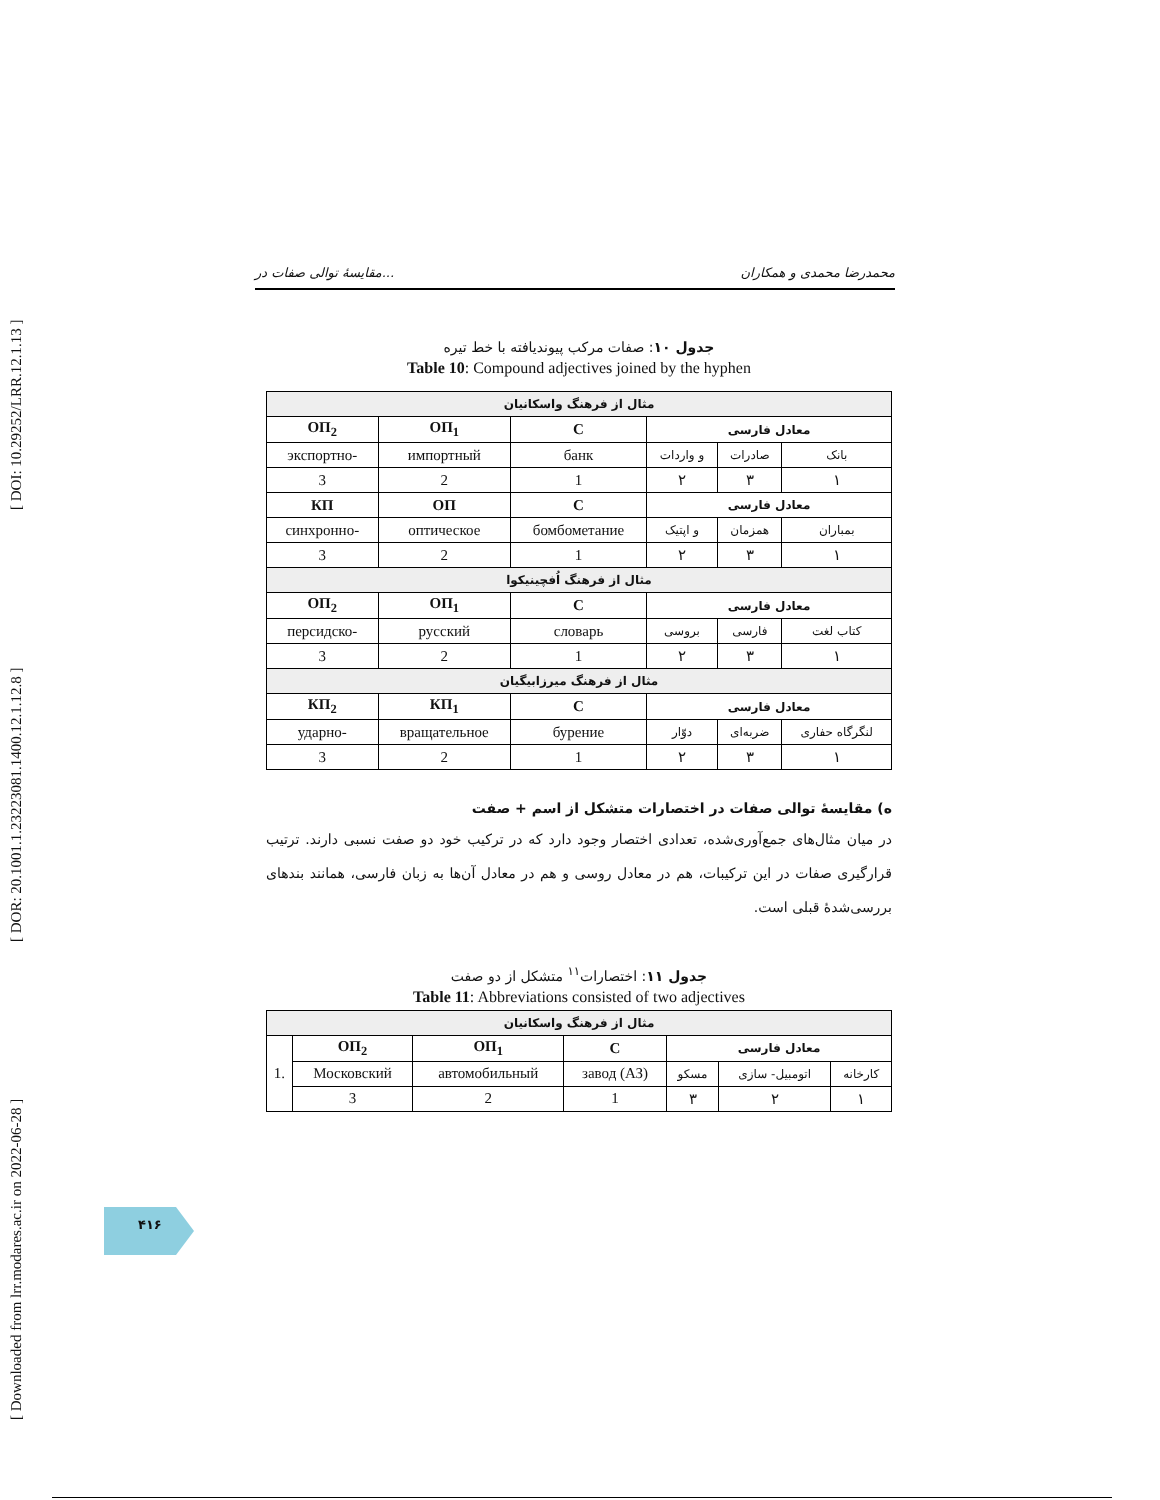[ Downloaded from lrr.modares.ac.ir on 2022-06-28 ] [ DOR: 20.1001.1.23223081.1400.12.1.12.8 ] [ DOI: 10.29252/LRR.12.1.13 ]
مقایسهٔ توالی صفات در... محمدرضا محمدی و همکاران
جدول ۱۰: صفات مرکب پیوندیافته با خط تیره
Table 10: Compound adjectives joined by the hyphen
| مثال از فرهنگ واسکانیان | | | | | |
| ОП<sub>2</sub> | ОП<sub>1</sub> | С | معادل فارسی | | |
| экспортно- | импортный | банк | و واردات | صادرات | بانک |
| 3 | 2 | 1 | ۲ | ۳ | ۱ |
| КП | ОП | С | معادل فارسی | | |
| синхронно- | оптическое | бомбометание | و اپتیک | همزمان | بمباران |
| 3 | 2 | 1 | ۲ | ۳ | ۱ |
| مثال از فرهنگ اُفچینیکوا | | | | | |
| ОП<sub>2</sub> | ОП<sub>1</sub> | С | معادل فارسی | | |
| персидско- | русский | словарь | بروسی | فارسی | کتاب لغت |
| 3 | 2 | 1 | ۲ | ۳ | ۱ |
| مثال از فرهنگ میرزابیگیان | | | | | |
| КП<sub>2</sub> | КП<sub>1</sub> | С | معادل فارسی | | |
| ударно- | вращательное | бурение | دوّار | ضربه‌ای | لنگرگاه حفاری |
| 3 | 2 | 1 | ۲ | ۳ | ۱ |
ه) مقایسهٔ توالی صفات در اختصارات متشکل از اسم + صفت
در میان مثال‌های جمع‌آوری‌شده، تعدادی اختصار وجود دارد که در ترکیب خود دو صفت نسبی دارند. ترتیب قرارگیری صفات در این ترکیبات، هم در معادل روسی و هم در معادل آن‌ها به زبان فارسی، همانند بندهای بررسی‌شدهٔ قبلی است.
جدول ۱۱: اختصارات<sup>۱۱</sup> متشکل از دو صفت
Table 11: Abbreviations consisted of two adjectives
| مثال از فرهنگ واسکانیان | | | | | | |
| 1. | ОП<sub>2</sub> | ОП<sub>1</sub> | С | معادل فارسی | | |
| | Московский | автомобильный | завод (АЗ) | مسکو | اتومبیل- سازی | کارخانه |
| | 3 | 2 | 1 | ۳ | ۲ | ۱ |
۴۱۶